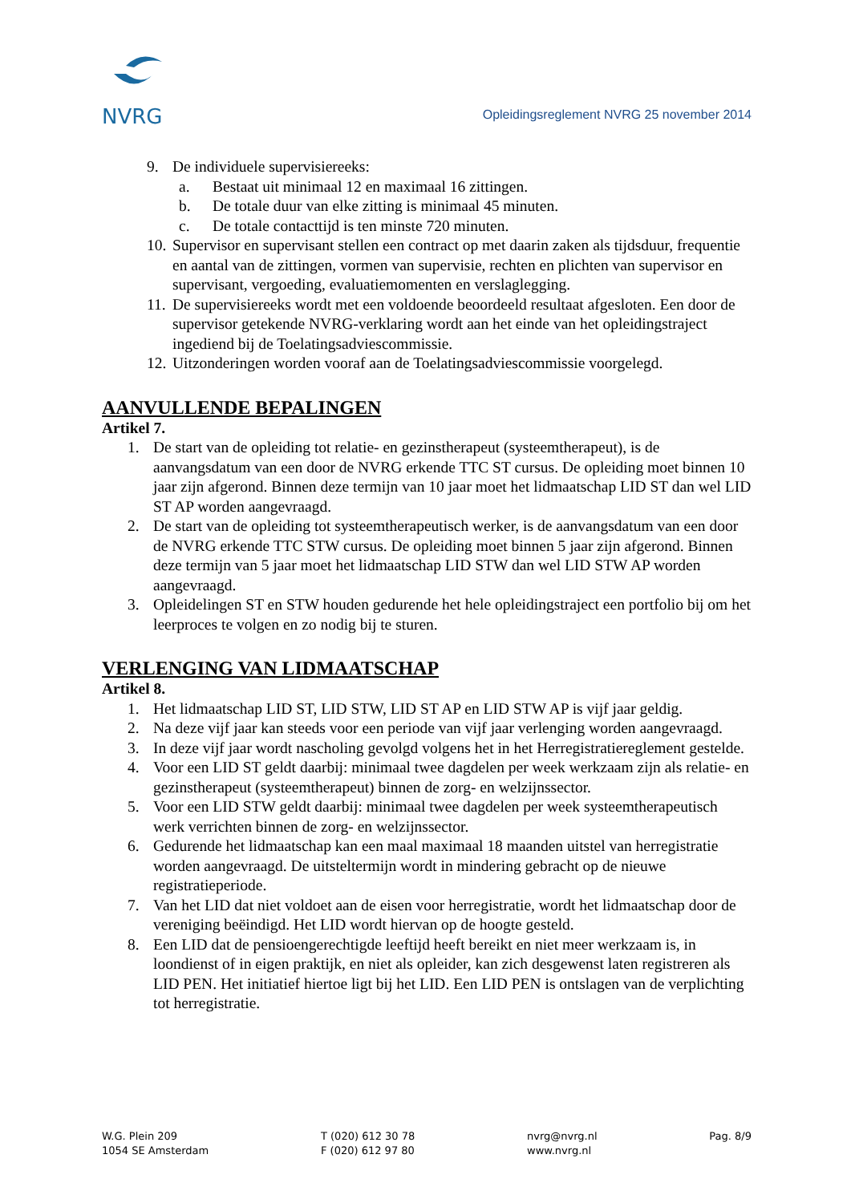NVRG
Opleidingsreglement NVRG 25 november 2014
9. De individuele supervisiereeks:
a. Bestaat uit minimaal 12 en maximaal 16 zittingen.
b. De totale duur van elke zitting is minimaal 45 minuten.
c. De totale contacttijd is ten minste 720 minuten.
10. Supervisor en supervisant stellen een contract op met daarin zaken als tijdsduur, frequentie en aantal van de zittingen, vormen van supervisie, rechten en plichten van supervisor en supervisant, vergoeding, evaluatiemomenten en verslaglegging.
11. De supervisiereeks wordt met een voldoende beoordeeld resultaat afgesloten. Een door de supervisor getekende NVRG-verklaring wordt aan het einde van het opleidingstraject ingediend bij de Toelatingsadviescommissie.
12. Uitzonderingen worden vooraf aan de Toelatingsadviescommissie voorgelegd.
AANVULLENDE BEPALINGEN
Artikel 7.
1. De start van de opleiding tot relatie- en gezinstherapeut (systeemtherapeut), is de aanvangsdatum van een door de NVRG erkende TTC ST cursus. De opleiding moet binnen 10 jaar zijn afgerond. Binnen deze termijn van 10 jaar moet het lidmaatschap LID ST dan wel LID ST AP worden aangevraagd.
2. De start van de opleiding tot systeemtherapeutisch werker, is de aanvangsdatum van een door de NVRG erkende TTC STW cursus. De opleiding moet binnen 5 jaar zijn afgerond. Binnen deze termijn van 5 jaar moet het lidmaatschap LID STW dan wel LID STW AP worden aangevraagd.
3. Opleidelingen ST en STW houden gedurende het hele opleidingstraject een portfolio bij om het leerproces te volgen en zo nodig bij te sturen.
VERLENGING VAN LIDMAATSCHAP
Artikel 8.
1. Het lidmaatschap LID ST, LID STW, LID ST AP en LID STW AP is vijf jaar geldig.
2. Na deze vijf jaar kan steeds voor een periode van vijf jaar verlenging worden aangevraagd.
3. In deze vijf jaar wordt nascholing gevolgd volgens het in het Herregistratiereglement gestelde.
4. Voor een LID ST geldt daarbij: minimaal twee dagdelen per week werkzaam zijn als relatie- en gezinstherapeut (systeemtherapeut) binnen de zorg- en welzijnssector.
5. Voor een LID STW geldt daarbij: minimaal twee dagdelen per week systeemtherapeutisch werk verrichten binnen de zorg- en welzijnssector.
6. Gedurende het lidmaatschap kan een maal maximaal 18 maanden uitstel van herregistratie worden aangevraagd. De uitsteltermijn wordt in mindering gebracht op de nieuwe registratieperiode.
7. Van het LID dat niet voldoet aan de eisen voor herregistratie, wordt het lidmaatschap door de vereniging beëindigd. Het LID wordt hiervan op de hoogte gesteld.
8. Een LID dat de pensioengerechtigde leeftijd heeft bereikt en niet meer werkzaam is, in loondienst of in eigen praktijk, en niet als opleider, kan zich desgewenst laten registreren als LID PEN. Het initiatief hiertoe ligt bij het LID. Een LID PEN is ontslagen van de verplichting tot herregistratie.
W.G. Plein 209
1054 SE Amsterdam
T (020) 612 30 78
F (020) 612 97 80
nvrg@nvrg.nl
www.nvrg.nl
Pag. 8/9